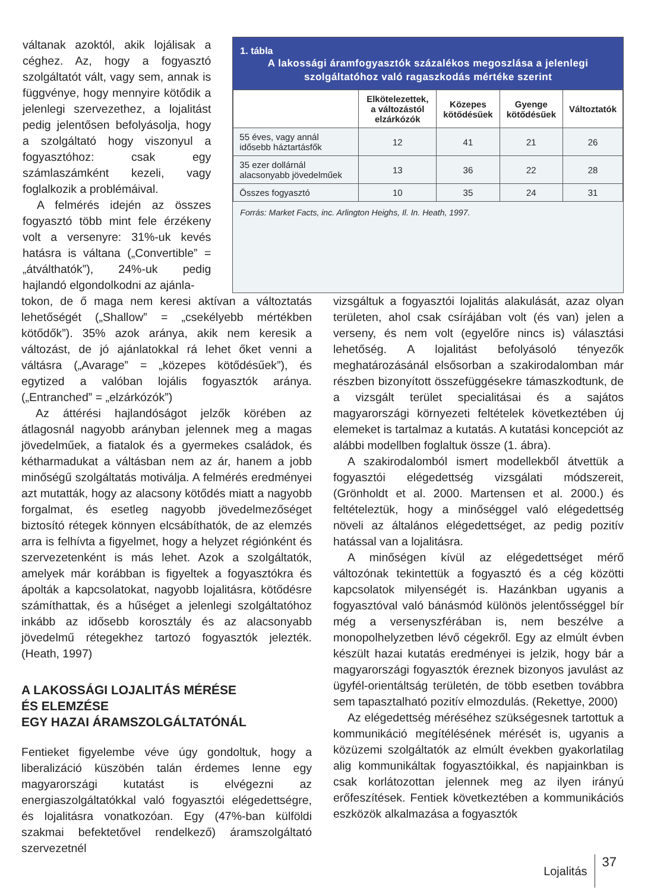váltanak azoktól, akik lojálisak a céghez. Az, hogy a fogyasztó szolgáltatót vált, vagy sem, annak is függvénye, hogy mennyire kötődik a jelenlegi szervezethez, a lojalitást pedig jelentősen befolyásolja, hogy a szolgáltató hogy viszonyul a fogyasztóhoz: csak egy számlaszámként kezeli, vagy foglalkozik a problémáival.
A felmérés idején az összes fogyasztó több mint fele érzékeny volt a versenyre: 31%-uk kevés hatásra is váltana („Convertible” = „átválthatók”), 24%-uk pedig hajlandó elgondolkodni az ajánla-
1. tábla
A lakossági áramfogyasztók százalékos megoszlása a jelenlegi szolgáltatóhoz való ragaszkodás mértéke szerint
| | Elkötelezettek, a változástól elzárkózók | Közepes kötődésűek | Gyenge kötődésűek | Változtatók |
| --- | --- | --- | --- | --- |
| 55 éves, vagy annál idősebb háztartásfők | 12 | 41 | 21 | 26 |
| 35 ezer dollárnál alacsonyabb jövedelműek | 13 | 36 | 22 | 28 |
| Összes fogyasztó | 10 | 35 | 24 | 31 |
Forrás: Market Facts, inc. Arlington Heighs, Il. In. Heath, 1997.
tokon, de ő maga nem keresi aktívan a változtatás lehetőségét („Shallow” = „csekélyebb mértékben kötődők”). 35% azok aránya, akik nem keresik a változást, de jó ajánlatokkal rá lehet őket venni a váltásra („Avarage” = „közepes kötődésűek”), és egytized a valóban lojális fogyasztók aránya. („Entranched” = „elzárkózók”)
Az áttérési hajlandóságot jelzők körében az átlagosnál nagyobb arányban jelennek meg a magas jövedelműek, a fiatalok és a gyermekes családok, és kétharmadukat a váltásban nem az ár, hanem a jobb minőségű szolgáltatás motiválja. A felmérés eredményei azt mutatták, hogy az alacsony kötődés miatt a nagyobb forgalmat, és esetleg nagyobb jövedelmezőséget biztosító rétegek könnyen elcsábíthatók, de az elemzés arra is felhívta a figyelmet, hogy a helyzet régiónként és szervezetenként is más lehet. Azok a szolgáltatók, amelyek már korábban is figyeltek a fogyasztókra és ápolták a kapcsolatokat, nagyobb lojalitásra, kötődésre számíthattak, és a hűséget a jelenlegi szolgáltatóhoz inkább az idősebb korosztály és az alacsonyabb jövedelmű rétegekhez tartozó fogyasztók jelezték. (Heath, 1997)
A LAKOSSÁGI LOJALITÁS MÉRÉSE
ÉS ELEMZÉSE
EGY HAZAI ÁRAMSZOLGÁLTATÓNÁL
Fentieket figyelembe véve úgy gondoltuk, hogy a liberalizáció küszöbén talán érdemes lenne egy magyarországi kutatást is elvégezni az energiaszolgáltatókkal való fogyasztói elégedettségre, és lojalitásra vonatkozóan. Egy (47%-ban külföldi szakmai befektetővel rendelkező) áramszolgáltató szervezetnél
vizsgáltuk a fogyasztói lojalitás alakulását, azaz olyan területen, ahol csak csírájában volt (és van) jelen a verseny, és nem volt (egyelőre nincs is) választási lehetőség. A lojalitást befolyásoló tényezők meghatározásánál elsősorban a szakirodalomban már részben bizonyított összefüggésekre támaszkodtunk, de a vizsgált terület specialitásai és a sajátos magyarországi környezeti feltételek következtében új elemeket is tartalmaz a kutatás. A kutatási koncepciót az alábbi modellben foglaltuk össze (1. ábra).
A szakirodalomból ismert modellekből átvettük a fogyasztói elégedettség vizsgálati módszereit, (Grönholdt et al. 2000. Martensen et al. 2000.) és feltételeztük, hogy a minőséggel való elégedettség növeli az általános elégedettséget, az pedig pozitív hatással van a lojalitásra.
A minőségen kívül az elégedettséget mérő változónak tekintettük a fogyasztó és a cég közötti kapcsolatok milyenségét is. Hazánkban ugyanis a fogyasztóval való bánásmód különös jelentősséggel bír még a versenyszférában is, nem beszélve a monopolhelyzetben lévő cégekről. Egy az elmúlt évben készült hazai kutatás eredményei is jelzik, hogy bár a magyarországi fogyasztók éreznek bizonyos javulást az ügyfél-orientáltság területén, de több esetben továbbra sem tapasztalható pozitív elmozdulás. (Rekettye, 2000)
Az elégedettség méréséhez szükségesnek tartottuk a kommunikáció megítélésének mérését is, ugyanis a közüzemi szolgáltatók az elmúlt években gyakorlatilag alig kommunikáltak fogyasztóikkal, és napjainkban is csak korlátozottan jelennek meg az ilyen irányú erőfeszítések. Fentiek következtében a kommunikációs eszközök alkalmazása a fogyasztók
Lojalitás 37